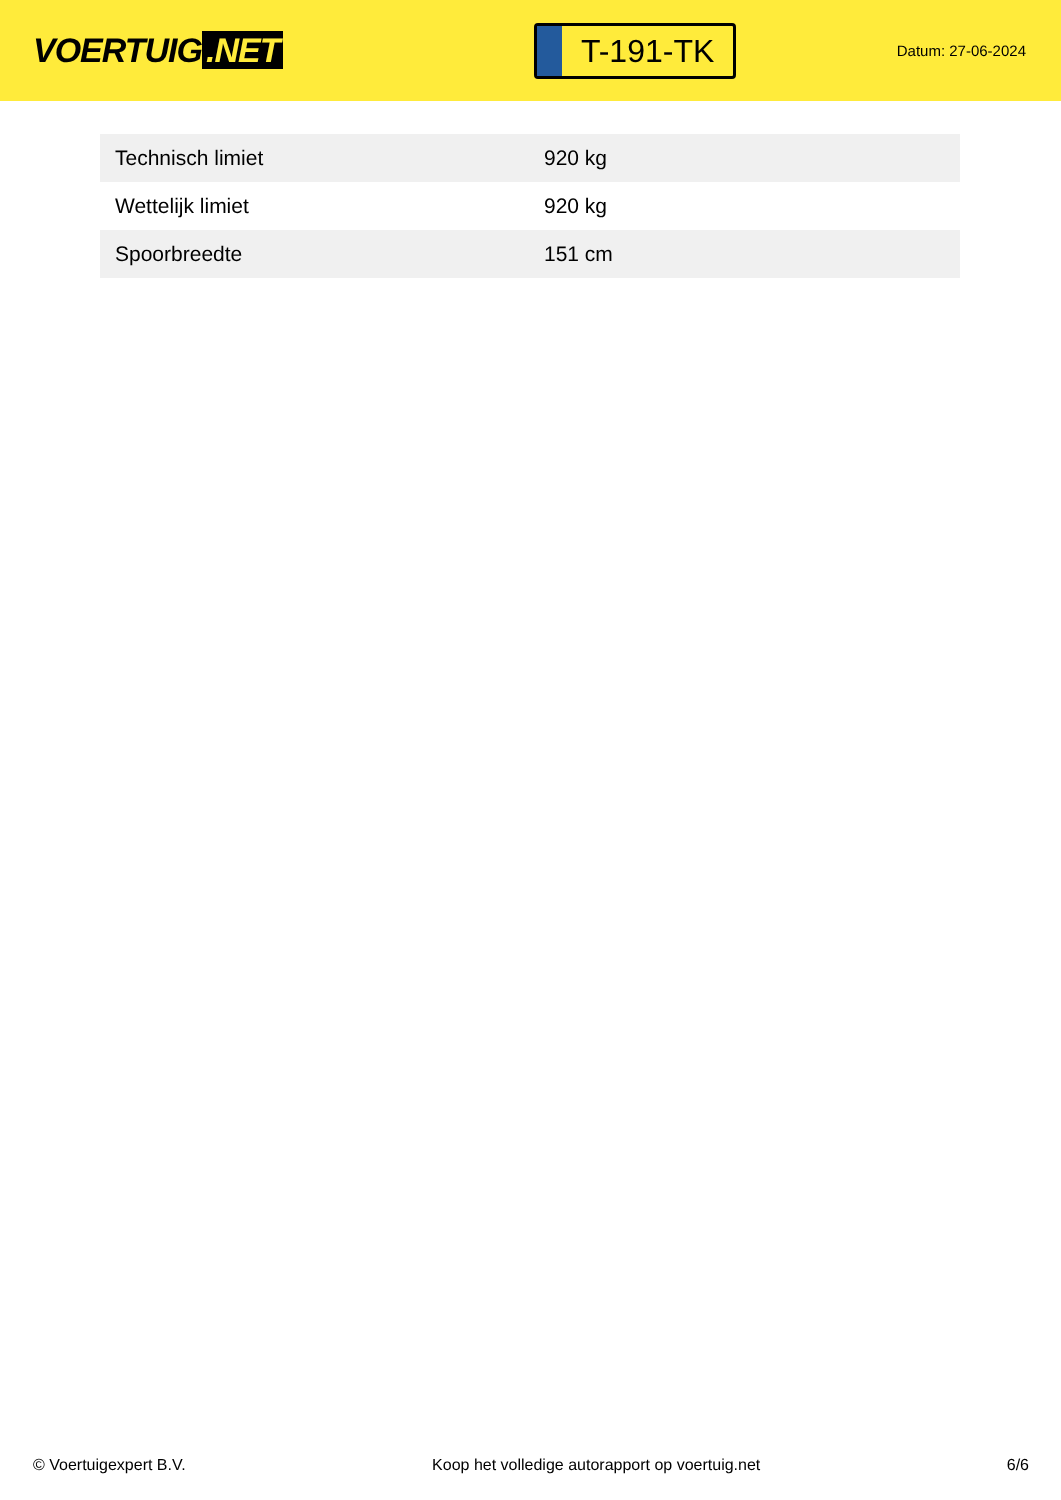VOERTUIG.NET
T-191-TK
Datum: 27-06-2024
| Technisch limiet | 920 kg |
| Wettelijk limiet | 920 kg |
| Spoorbreedte | 151 cm |
© Voertuigexpert B.V. Koop het volledige autorapport op voertuig.net 6/6